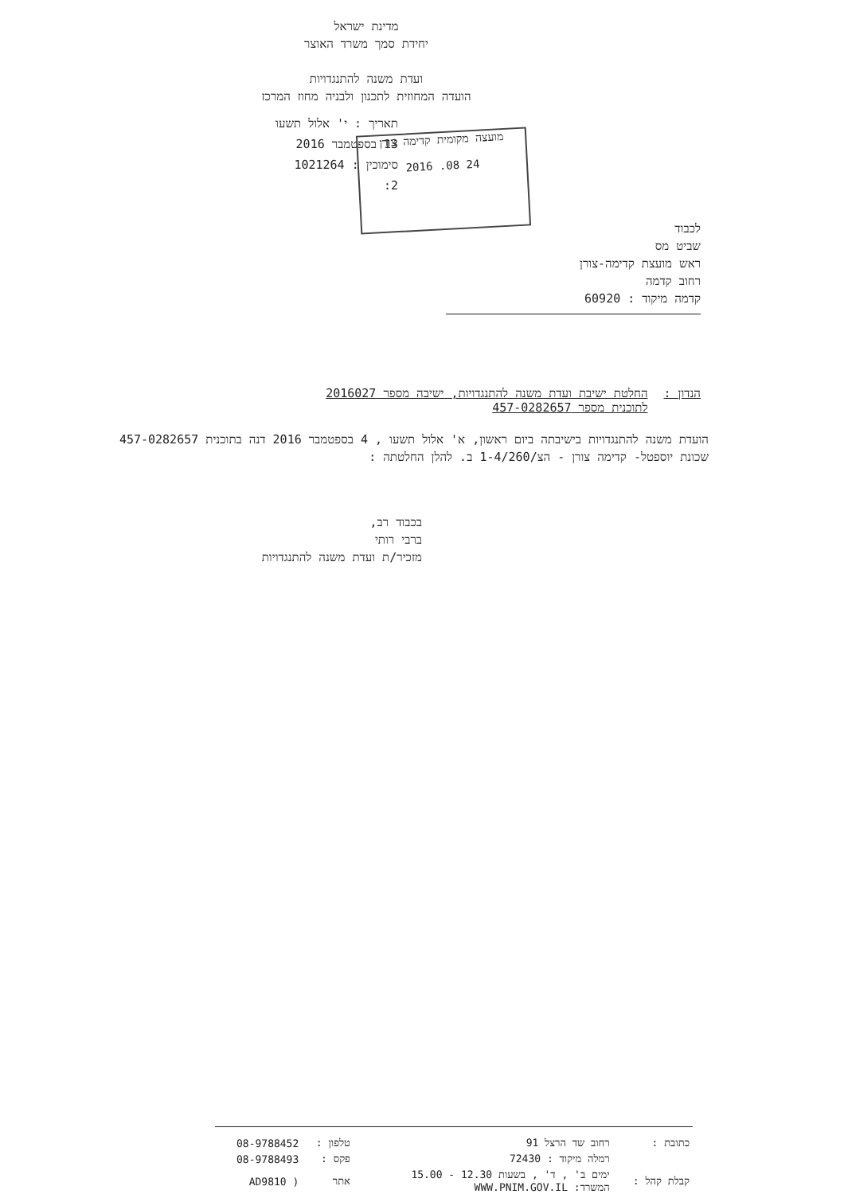מדינת ישראל
יחידת סמך משרד האוצר
ועדת משנה להתנגדויות
הועדה המחוזית לתכנון ולבניה מחוז המרכז
תאריך : י' אלול תשעו
13 בספטמבר 2016
סימוכין : 1021264
2:
מועצה מקומית קדימה צורן
24 08. 2016
לכבוד
שביט מס
ראש מועצת קדימה-צורן
רחוב קדמה
קדמה מיקוד : 60920
הנדון : החלטת ישיבת ועדת משנה להתנגדויות, ישיבה מספר 2016027
לתוכנית מספר 457-0282657
הועדת משנה להתנגדויות בישיבתה ביום ראשון, א' אלול תשעו , 4 בספטמבר 2016 דנה בתוכנית 457-0282657
שכונת יוספטל- קדימה צורן - הצ/1-4/260 ב. להלן החלטתה :
בכבוד רב,
ברבי רותי
מזכיר/ת ועדת משנה להתנגדויות
| כתובת : | רחוב שד הרצל 91 | טלפון : | 08-9788452 |
| | רמלה מיקוד : 72430 | פקס : | 08-9788493 |
| קבלת קהל : | ימים ב' , ד' , בשעות 12.30 - 15.00 המשרד: WWW.PNIM.GOV.IL | אתר | ( AD9810 |